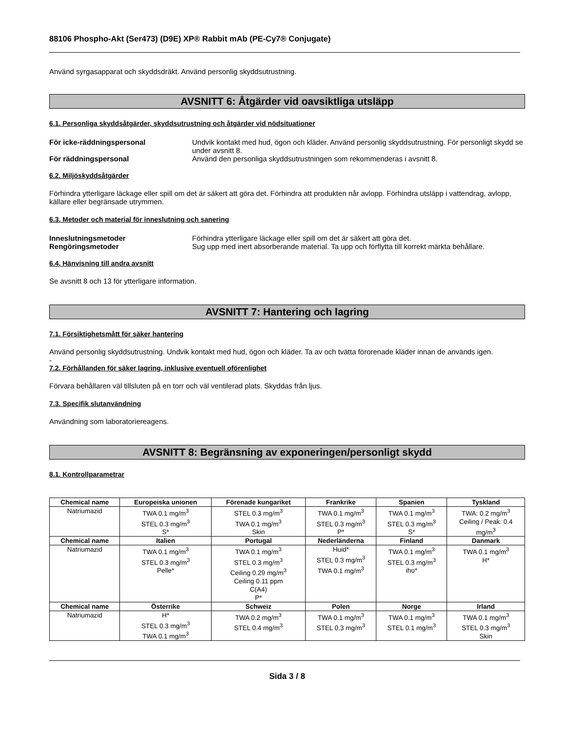88106 Phospho-Akt (Ser473) (D9E) XP® Rabbit mAb (PE-Cy7® Conjugate)
Använd syrgasapparat och skyddsdräkt. Använd personlig skyddsutrustning.
AVSNITT 6: Åtgärder vid oavsiktliga utsläpp
6.1. Personliga skyddsåtgärder, skyddsutrustning och åtgärder vid nödsituationer
För icke-räddningspersonal Undvik kontakt med hud, ögon och kläder. Använd personlig skyddsutrustning. För personligt skydd se under avsnitt 8.
För räddningspersonal Använd den personliga skyddsutrustningen som rekommenderas i avsnitt 8.
6.2. Miljöskyddsåtgärder
Förhindra ytterligare läckage eller spill om det är säkert att göra det. Förhindra att produkten når avlopp. Förhindra utsläpp i vattendrag, avlopp, källare eller begränsade utrymmen.
6.3. Metoder och material för inneslutning och sanering
Inneslutningsmetoder Förhindra ytterligare läckage eller spill om det är säkert att göra det.
Rengöringsmetoder Sug upp med inert absorberande material. Ta upp och förflytta till korrekt märkta behållare.
6.4. Hänvisning till andra avsnitt
Se avsnitt 8 och 13 för ytterligare information.
AVSNITT 7: Hantering och lagring
7.1. Försiktighetsmått för säker hantering
Använd personlig skyddsutrustning. Undvik kontakt med hud, ögon och kläder. Ta av och tvätta förorenade kläder innan de används igen.
-
7.2. Förhållanden för säker lagring, inklusive eventuell oförenlighet
Förvara behållaren väl tillsluten på en torr och väl ventilerad plats. Skyddas från ljus.
7.3. Specifik slutanvändning
Användning som laboratoriereagens.
AVSNITT 8: Begränsning av exponeringen/personligt skydd
8.1. Kontrollparametrar
| Chemical name | Europeiska unionen | Förenade kungariket | Frankrike | Spanien | Tyskland |
| --- | --- | --- | --- | --- | --- |
| Natriumazid | TWA 0.1 mg/m<sup>3</sup> STEL 0.3 mg/m<sup>3</sup> S* | STEL 0.3 mg/m<sup>3</sup> TWA 0.1 mg/m<sup>3</sup> Skin | TWA 0.1 mg/m<sup>3</sup> STEL 0.3 mg/m<sup>3</sup> P* | TWA 0.1 mg/m<sup>3</sup> STEL 0.3 mg/m<sup>3</sup> S* | TWA: 0.2 mg/m<sup>3</sup> Ceiling / Peak: 0.4 mg/m<sup>3</sup> |
| Chemical name | Italien | Portugal | Nederländerna | Finland | Danmark |
| Natriumazid | TWA 0.1 mg/m<sup>3</sup> STEL 0.3 mg/m<sup>3</sup> Pelle* | TWA 0.1 mg/m<sup>3</sup> STEL 0.3 mg/m<sup>3</sup> Ceiling 0.29 mg/m<sup>3</sup> Ceiling 0.11 ppm C(A4) P* | Huid* STEL 0.3 mg/m<sup>3</sup> TWA 0.1 mg/m<sup>3</sup> | TWA 0.1 mg/m<sup>3</sup> STEL 0.3 mg/m<sup>3</sup> iho* | TWA 0.1 mg/m<sup>3</sup> H* |
| Chemical name | Österrike | Schweiz | Polen | Norge | Irland |
| Natriumazid | H* STEL 0.3 mg/m<sup>3</sup> TWA 0.1 mg/m<sup>3</sup> | TWA 0.2 mg/m<sup>3</sup> STEL 0.4 mg/m<sup>3</sup> | TWA 0.1 mg/m<sup>3</sup> STEL 0.3 mg/m<sup>3</sup> | TWA 0.1 mg/m<sup>3</sup> STEL 0.1 mg/m<sup>3</sup> | TWA 0.1 mg/m<sup>3</sup> STEL 0.3 mg/m<sup>3</sup> Skin |
Sida 3 / 8